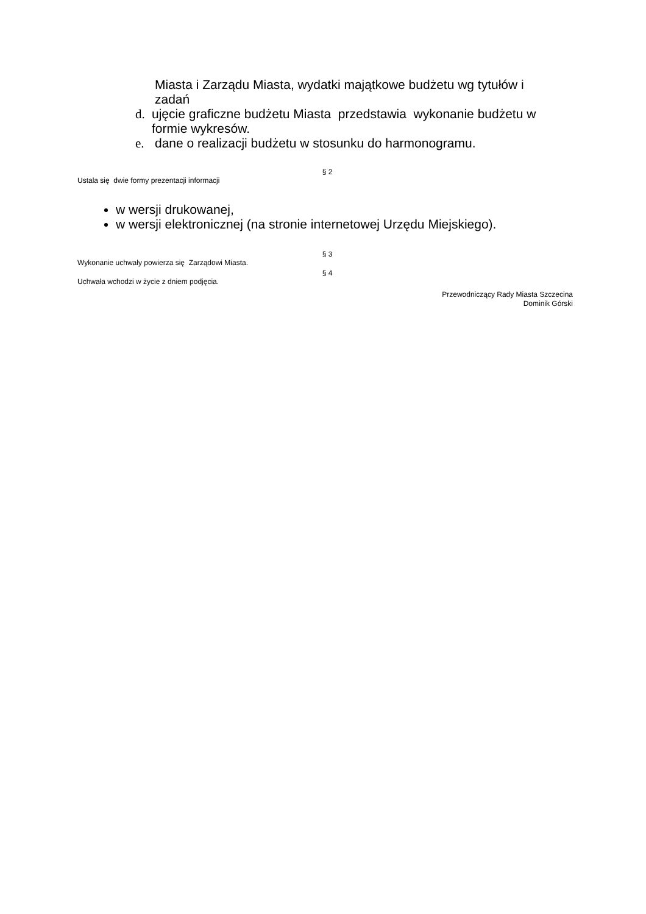Miasta i Zarządu Miasta, wydatki majątkowe budżetu wg tytułów i zadań
d. ujęcie graficzne budżetu Miasta przedstawia wykonanie budżetu w formie wykresów.
e. dane o realizacji budżetu w stosunku do harmonogramu.
§ 2
Ustala się dwie formy prezentacji informacji
w wersji drukowanej,
w wersji elektronicznej (na stronie internetowej Urzędu Miejskiego).
§ 3
Wykonanie uchwały powierza się Zarządowi Miasta.
§ 4
Uchwała wchodzi w życie z dniem podjęcia.
Przewodniczący Rady Miasta Szczecina
Dominik Górski